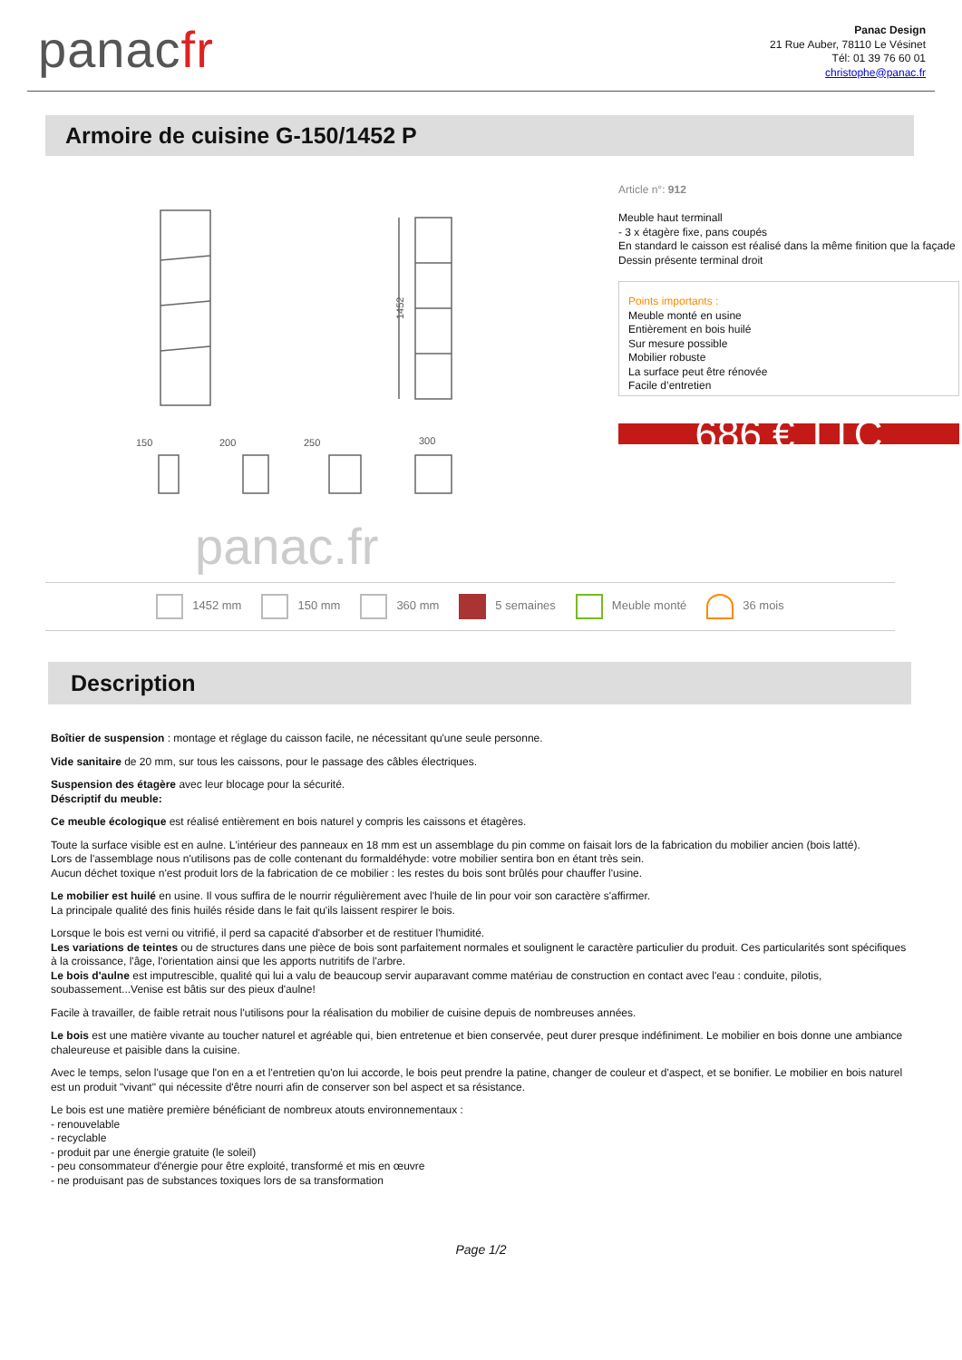panacfr
Panac Design
21 Rue Auber, 78110 Le Vésinet
Tél: 01 39 76 60 01
christophe@panac.fr
Armoire de cuisine G-150/1452 P
150
200
250
300
1452
panac.fr
Article n°: 912
Meuble haut terminall
- 3 x étagère fixe, pans coupés
En standard le caisson est réalisé dans la même finition que la façade
Dessin présente terminal droit
Points importants :
Meuble monté en usine
Entièrement en bois huilé
Sur mesure possible
Mobilier robuste
La surface peut être rénovée
Facile d’entretien
686 € TTC
1452 mm 150 mm 360 mm 5 semaines Meuble monté 36 mois
Description
Boîtier de suspension : montage et réglage du caisson facile, ne nécessitant qu'une seule personne.
Vide sanitaire de 20 mm, sur tous les caissons, pour le passage des câbles électriques.
Suspension des étagère avec leur blocage pour la sécurité.
Déscriptif du meuble:
Ce meuble écologique est réalisé entièrement en bois naturel y compris les caissons et étagères.
Toute la surface visible est en aulne. L'intérieur des panneaux en 18 mm est un assemblage du pin comme on faisait lors de la fabrication du mobilier ancien (bois latté).
Lors de l'assemblage nous n'utilisons pas de colle contenant du formaldéhyde: votre mobilier sentira bon en étant très sein.
Aucun déchet toxique n'est produit lors de la fabrication de ce mobilier : les restes du bois sont brûlés pour chauffer l'usine.
Le mobilier est huilé en usine. Il vous suffira de le nourrir régulièrement avec l'huile de lin pour voir son caractère s'affirmer.
La principale qualité des finis huilés réside dans le fait qu'ils laissent respirer le bois.
Lorsque le bois est verni ou vitrifié, il perd sa capacité d'absorber et de restituer l'humidité.
Les variations de teintes ou de structures dans une pièce de bois sont parfaitement normales et soulignent le caractère particulier du produit. Ces particularités sont spécifiques à la croissance, l'âge, l'orientation ainsi que les apports nutritifs de l'arbre.
Le bois d'aulne est imputrescible, qualité qui lui a valu de beaucoup servir auparavant comme matériau de construction en contact avec l'eau : conduite, pilotis, soubassement...Venise est bâtis sur des pieux d'aulne!
Facile à travailler, de faible retrait nous l'utilisons pour la réalisation du mobilier de cuisine depuis de nombreuses années.
Le bois est une matière vivante au toucher naturel et agréable qui, bien entretenue et bien conservée, peut durer presque indéfiniment. Le mobilier en bois donne une ambiance chaleureuse et paisible dans la cuisine.
Avec le temps, selon l'usage que l'on en a et l'entretien qu'on lui accorde, le bois peut prendre la patine, changer de couleur et d'aspect, et se bonifier. Le mobilier en bois naturel est un produit "vivant" qui nécessite d'être nourri afin de conserver son bel aspect et sa résistance.
Le bois est une matière première bénéficiant de nombreux atouts environnementaux :
- renouvelable
- recyclable
- produit par une énergie gratuite (le soleil)
- peu consommateur d'énergie pour être exploité, transformé et mis en œuvre
- ne produisant pas de substances toxiques lors de sa transformation
Page 1/2